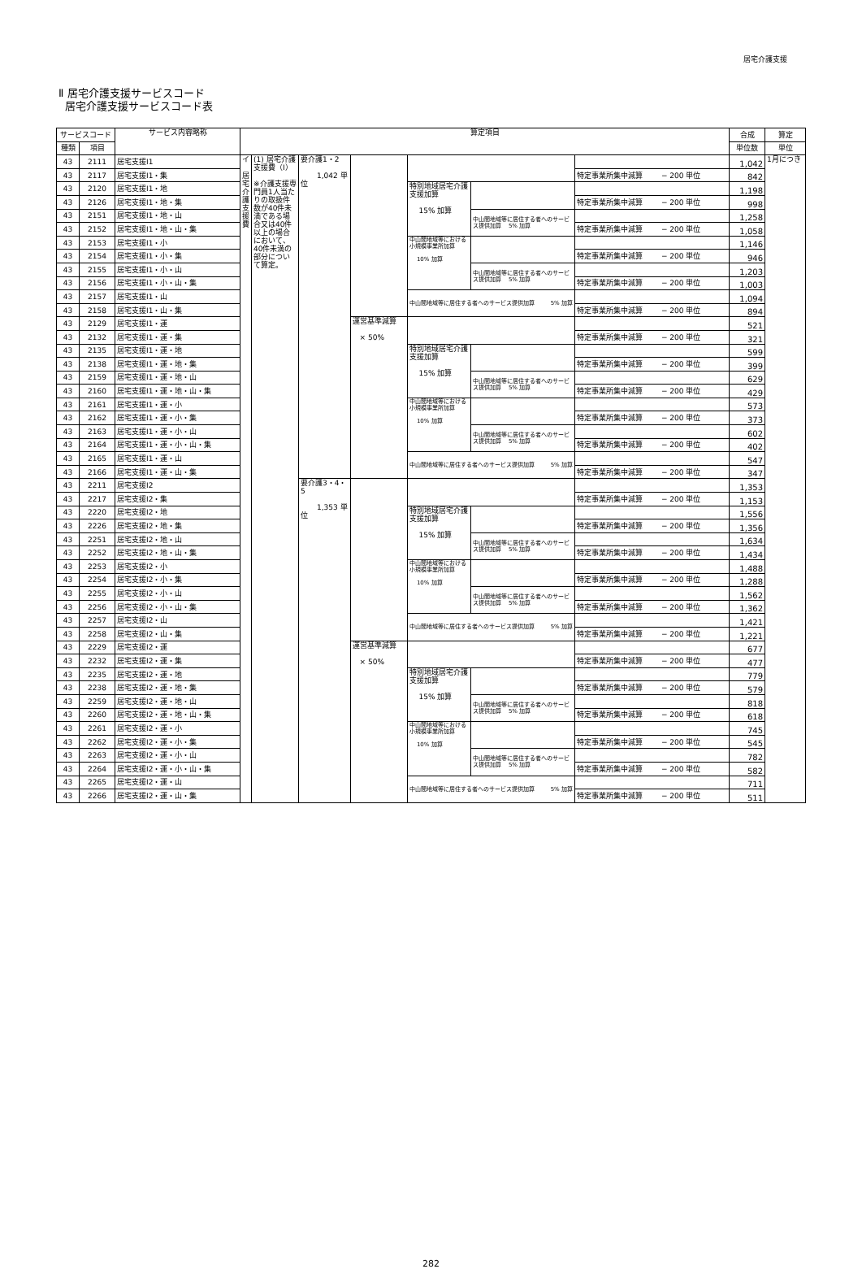居宅介護支援
Ⅱ 居宅介護支援サービスコード
居宅介護支援サービスコード表
| サービスコード | | サービス内容略称 | 算定項目 | | | | | | | 合成 | 算定 |
| --- | --- | --- | --- | --- | --- | --- | --- | --- | --- | --- | --- |
| 種類 | 項目 | | | | | | | | | 単位数 | 単位 |
| 43 | 2111 | 居宅支援Ⅰ1 | イ 居 宅 介 護 支 援 費 | (1) 居宅介護支援費（Ⅰ） ※介護支援専門員1人当たりの取扱件数が40件未満である場合又は40件以上の場合において、40件未満の部分について算定。 | 要介護1・2 1,042 単位 | | | | | 1,042 | 1月につき |
| 43 | 2117 | 居宅支援Ⅰ1・集 | | | | | | | 特定事業所集中減算 − 200 単位 | 842 | |
| 43 | 2120 | 居宅支援Ⅰ1・地 | | | | | 特別地域居宅介護支援加算 15% 加算 | | | 1,198 | |
| 43 | 2126 | 居宅支援Ⅰ1・地・集 | | | | | | | 特定事業所集中減算 − 200 単位 | 998 | |
| 43 | 2151 | 居宅支援Ⅰ1・地・山 | | | | | | 中山間地域等に居住する者へのサービス提供加算 5% 加算 | | 1,258 | |
| 43 | 2152 | 居宅支援Ⅰ1・地・山・集 | | | | | | | 特定事業所集中減算 − 200 単位 | 1,058 | |
| 43 | 2153 | 居宅支援Ⅰ1・小 | | | | | 中山間地域等における小規模事業所加算 10% 加算 | | | 1,146 | |
| 43 | 2154 | 居宅支援Ⅰ1・小・集 | | | | | | | 特定事業所集中減算 − 200 単位 | 946 | |
| 43 | 2155 | 居宅支援Ⅰ1・小・山 | | | | | | 中山間地域等に居住する者へのサービス提供加算 5% 加算 | | 1,203 | |
| 43 | 2156 | 居宅支援Ⅰ1・小・山・集 | | | | | | | 特定事業所集中減算 − 200 単位 | 1,003 | |
| 43 | 2157 | 居宅支援Ⅰ1・山 | | | | | 中山間地域等に居住する者へのサービス提供加算 5% 加算 | | | 1,094 | |
| 43 | 2158 | 居宅支援Ⅰ1・山・集 | | | | | | | 特定事業所集中減算 − 200 単位 | 894 | |
| 43 | 2129 | 居宅支援Ⅰ1・運 | | | | 運営基準減算 × 50% | | | | 521 | |
| 43 | 2132 | 居宅支援Ⅰ1・運・集 | | | | | | | 特定事業所集中減算 − 200 単位 | 321 | |
| 43 | 2135 | 居宅支援Ⅰ1・運・地 | | | | | 特別地域居宅介護支援加算 15% 加算 | | | 599 | |
| 43 | 2138 | 居宅支援Ⅰ1・運・地・集 | | | | | | | 特定事業所集中減算 − 200 単位 | 399 | |
| 43 | 2159 | 居宅支援Ⅰ1・運・地・山 | | | | | | 中山間地域等に居住する者へのサービス提供加算 5% 加算 | | 629 | |
| 43 | 2160 | 居宅支援Ⅰ1・運・地・山・集 | | | | | | | 特定事業所集中減算 − 200 単位 | 429 | |
| 43 | 2161 | 居宅支援Ⅰ1・運・小 | | | | | 中山間地域等における小規模事業所加算 10% 加算 | | | 573 | |
| 43 | 2162 | 居宅支援Ⅰ1・運・小・集 | | | | | | | 特定事業所集中減算 − 200 単位 | 373 | |
| 43 | 2163 | 居宅支援Ⅰ1・運・小・山 | | | | | | 中山間地域等に居住する者へのサービス提供加算 5% 加算 | | 602 | |
| 43 | 2164 | 居宅支援Ⅰ1・運・小・山・集 | | | | | | | 特定事業所集中減算 − 200 単位 | 402 | |
| 43 | 2165 | 居宅支援Ⅰ1・運・山 | | | | | 中山間地域等に居住する者へのサービス提供加算 5% 加算 | | | 547 | |
| 43 | 2166 | 居宅支援Ⅰ1・運・山・集 | | | | | | | 特定事業所集中減算 − 200 単位 | 347 | |
| 43 | 2211 | 居宅支援Ⅰ2 | | | 要介護3・4・5 1,353 単位 | | | | | 1,353 | |
| 43 | 2217 | 居宅支援Ⅰ2・集 | | | | | | | 特定事業所集中減算 − 200 単位 | 1,153 | |
| 43 | 2220 | 居宅支援Ⅰ2・地 | | | | | 特別地域居宅介護支援加算 15% 加算 | | | 1,556 | |
| 43 | 2226 | 居宅支援Ⅰ2・地・集 | | | | | | | 特定事業所集中減算 − 200 単位 | 1,356 | |
| 43 | 2251 | 居宅支援Ⅰ2・地・山 | | | | | | 中山間地域等に居住する者へのサービス提供加算 5% 加算 | | 1,634 | |
| 43 | 2252 | 居宅支援Ⅰ2・地・山・集 | | | | | | | 特定事業所集中減算 − 200 単位 | 1,434 | |
| 43 | 2253 | 居宅支援Ⅰ2・小 | | | | | 中山間地域等における小規模事業所加算 10% 加算 | | | 1,488 | |
| 43 | 2254 | 居宅支援Ⅰ2・小・集 | | | | | | | 特定事業所集中減算 − 200 単位 | 1,288 | |
| 43 | 2255 | 居宅支援Ⅰ2・小・山 | | | | | | 中山間地域等に居住する者へのサービス提供加算 5% 加算 | | 1,562 | |
| 43 | 2256 | 居宅支援Ⅰ2・小・山・集 | | | | | | | 特定事業所集中減算 − 200 単位 | 1,362 | |
| 43 | 2257 | 居宅支援Ⅰ2・山 | | | | | 中山間地域等に居住する者へのサービス提供加算 5% 加算 | | | 1,421 | |
| 43 | 2258 | 居宅支援Ⅰ2・山・集 | | | | | | | 特定事業所集中減算 − 200 単位 | 1,221 | |
| 43 | 2229 | 居宅支援Ⅰ2・運 | | | | 運営基準減算 × 50% | | | | 677 | |
| 43 | 2232 | 居宅支援Ⅰ2・運・集 | | | | | | | 特定事業所集中減算 − 200 単位 | 477 | |
| 43 | 2235 | 居宅支援Ⅰ2・運・地 | | | | | 特別地域居宅介護支援加算 15% 加算 | | | 779 | |
| 43 | 2238 | 居宅支援Ⅰ2・運・地・集 | | | | | | | 特定事業所集中減算 − 200 単位 | 579 | |
| 43 | 2259 | 居宅支援Ⅰ2・運・地・山 | | | | | | 中山間地域等に居住する者へのサービス提供加算 5% 加算 | | 818 | |
| 43 | 2260 | 居宅支援Ⅰ2・運・地・山・集 | | | | | | | 特定事業所集中減算 − 200 単位 | 618 | |
| 43 | 2261 | 居宅支援Ⅰ2・運・小 | | | | | 中山間地域等における小規模事業所加算 10% 加算 | | | 745 | |
| 43 | 2262 | 居宅支援Ⅰ2・運・小・集 | | | | | | | 特定事業所集中減算 − 200 単位 | 545 | |
| 43 | 2263 | 居宅支援Ⅰ2・運・小・山 | | | | | | 中山間地域等に居住する者へのサービス提供加算 5% 加算 | | 782 | |
| 43 | 2264 | 居宅支援Ⅰ2・運・小・山・集 | | | | | | | 特定事業所集中減算 − 200 単位 | 582 | |
| 43 | 2265 | 居宅支援Ⅰ2・運・山 | | | | | 中山間地域等に居住する者へのサービス提供加算 5% 加算 | | | 711 | |
| 43 | 2266 | 居宅支援Ⅰ2・運・山・集 | | | | | | | 特定事業所集中減算 − 200 単位 | 511 | |
282